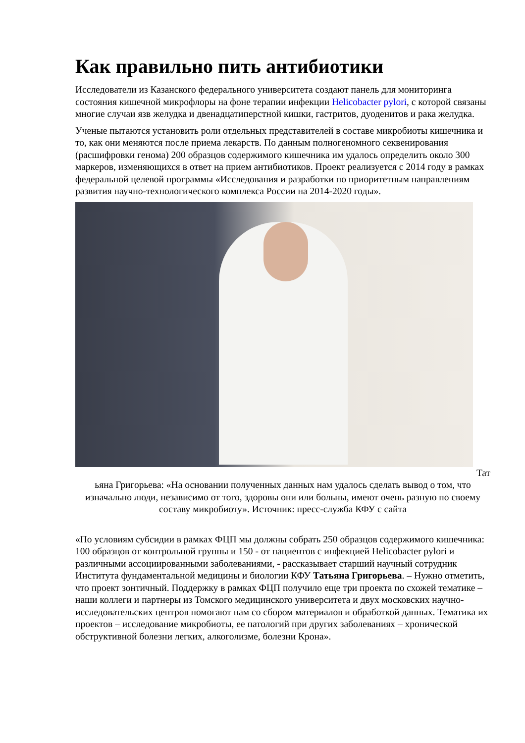Как правильно пить антибиотики
Исследователи из Казанского федерального университета создают панель для мониторинга состояния кишечной микрофлоры на фоне терапии инфекции Helicobacter pylori, с которой связаны многие случаи язв желудка и двенадцатиперстной кишки, гастритов, дуоденитов и рака желудка.
Ученые пытаются установить роли отдельных представителей в составе микробиоты кишечника и то, как они меняются после приема лекарств. По данным полногеномного секвенирования (расшифровки генома) 200 образцов содержимого кишечника им удалось определить около 300 маркеров, изменяющихся в ответ на прием антибиотиков. Проект реализуется с 2014 году в рамках федеральной целевой программы «Исследования и разработки по приоритетным направлениям развития научно-технологического комплекса России на 2014-2020 годы».
Тат
ьяна Григорьева: «На основании полученных данных нам удалось сделать вывод о том, что изначально люди, независимо от того, здоровы они или больны, имеют очень разную по своему составу микробиоту». Источник: пресс-служба КФУ с сайта
«По условиям субсидии в рамках ФЦП мы должны собрать 250 образцов содержимого кишечника: 100 образцов от контрольной группы и 150 - от пациентов с инфекцией Helicobacter pylori и различными ассоциированными заболеваниями, - рассказывает старший научный сотрудник Института фундаментальной медицины и биологии КФУ Татьяна Григорьева. – Нужно отметить, что проект зонтичный. Поддержку в рамках ФЦП получило еще три проекта по схожей тематике – наши коллеги и партнеры из Томского медицинского университета и двух московских научно-исследовательских центров помогают нам со сбором материалов и обработкой данных. Тематика их проектов – исследование микробиоты, ее патологий при других заболеваниях – хронической обструктивной болезни легких, алкоголизме, болезни Крона».